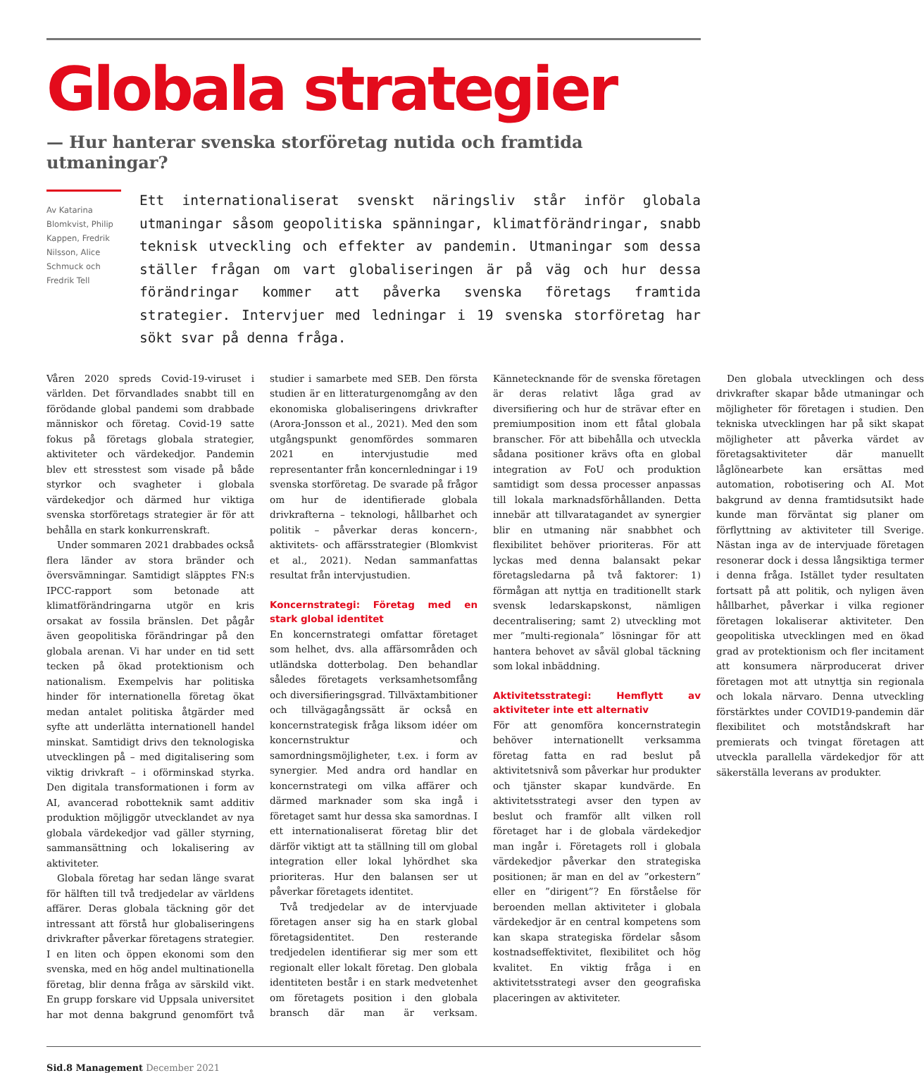Globala strategier
— Hur hanterar svenska storföretag nutida och framtida utmaningar?
Av Katarina Blomkvist, Philip Kappen, Fredrik Nilsson, Alice Schmuck och Fredrik Tell
Ett internationaliserat svenskt näringsliv står inför globala utmaningar såsom geopolitiska spänningar, klimatförändringar, snabb teknisk utveckling och effekter av pandemin. Utmaningar som dessa ställer frågan om vart globaliseringen är på väg och hur dessa förändringar kommer att påverka svenska företags framtida strategier. Intervjuer med ledningar i 19 svenska storföretag har sökt svar på denna fråga.
Våren 2020 spreds Covid-19-viruset i världen. Det förvandlades snabbt till en förödande global pandemi som drabbade människor och företag. Covid-19 satte fokus på företags globala strategier, aktiviteter och värdekedjor. Pandemin blev ett stresstest som visade på både styrkor och svagheter i globala värdekedjor och därmed hur viktiga svenska storföretags strategier är för att behålla en stark konkurrenskraft.
Under sommaren 2021 drabbades också flera länder av stora bränder och översvämningar. Samtidigt släpptes FN:s IPCC-rapport som betonade att klimatförändringarna utgör en kris orsakat av fossila bränslen. Det pågår även geopolitiska förändringar på den globala arenan. Vi har under en tid sett tecken på ökad protektionism och nationalism. Exempelvis har politiska hinder för internationella företag ökat medan antalet politiska åtgärder med syfte att underlätta internationell handel minskat. Samtidigt drivs den teknologiska utvecklingen på – med digitalisering som viktig drivkraft – i oförminskad styrka. Den digitala transformationen i form av AI, avancerad robotteknik samt additiv produktion möjliggör utvecklandet av nya globala värdekedjor vad gäller styrning, sammansättning och lokalisering av aktiviteter.
Globala företag har sedan länge svarat för hälften till två tredjedelar av världens affärer. Deras globala täckning gör det intressant att förstå hur globaliseringens drivkrafter påverkar företagens strategier. I en liten och öppen ekonomi som den svenska, med en hög andel multinationella företag, blir denna fråga av särskild vikt. En grupp forskare vid Uppsala universitet har mot denna bakgrund genomfört två studier i samarbete med SEB. Den första studien är en litteraturgenomgång av den ekonomiska globaliseringens drivkrafter (Arora-Jonsson et al., 2021). Med den som utgångspunkt genomfördes sommaren 2021 en intervjustudie med representanter från koncernledningar i 19 svenska storföretag. De svarade på frågor om hur de identifierade globala drivkrafterna – teknologi, hållbarhet och politik – påverkar deras koncern-, aktivitets- och affärsstrategier (Blomkvist et al., 2021). Nedan sammanfattas resultat från intervjustudien.
Koncernstrategi: Företag med en stark global identitet
En koncernstrategi omfattar företaget som helhet, dvs. alla affärsområden och utländska dotterbolag. Den behandlar således företagets verksamhetsomfång och diversifieringsgrad. Tillväxtambitioner och tillvägagångssätt är också en koncernstrategisk fråga liksom idéer om koncernstruktur och samordningsmöjligheter, t.ex. i form av synergier. Med andra ord handlar en koncernstrategi om vilka affärer och därmed marknader som ska ingå i företaget samt hur dessa ska samordnas. I ett internationaliserat företag blir det därför viktigt att ta ställning till om global integration eller lokal lyhördhet ska prioriteras. Hur den balansen ser ut påverkar företagets identitet.
Två tredjedelar av de intervjuade företagen anser sig ha en stark global företagsidentitet. Den resterande tredjedelen identifierar sig mer som ett regionalt eller lokalt företag. Den globala identiteten består i en stark medvetenhet om företagets position i den globala bransch där man är verksam. Kännetecknande för de svenska företagen är deras relativt låga grad av diversifiering och hur de strävar efter en premiumposition inom ett fåtal globala branscher. För att bibehålla och utveckla sådana positioner krävs ofta en global integration av FoU och produktion samtidigt som dessa processer anpassas till lokala marknadsförhållanden. Detta innebär att tillvaratagandet av synergier blir en utmaning när snabbhet och flexibilitet behöver prioriteras. För att lyckas med denna balansakt pekar företagsledarna på två faktorer: 1) förmågan att nyttja en traditionellt stark svensk ledarskapskonst, nämligen decentralisering; samt 2) utveckling mot mer ”multi-regionala” lösningar för att hantera behovet av såväl global täckning som lokal inbäddning.
Aktivitetsstrategi: Hemflytt av aktiviteter inte ett alternativ
För att genomföra koncernstrategin behöver internationellt verksamma företag fatta en rad beslut på aktivitetsnivå som påverkar hur produkter och tjänster skapar kundvärde. En aktivitetsstrategi avser den typen av beslut och framför allt vilken roll företaget har i de globala värdekedjor man ingår i. Företagets roll i globala värdekedjor påverkar den strategiska positionen; är man en del av ”orkestern” eller en ”dirigent”? En förståelse för beroenden mellan aktiviteter i globala värdekedjor är en central kompetens som kan skapa strategiska fördelar såsom kostnadseffektivitet, flexibilitet och hög kvalitet. En viktig fråga i en aktivitetsstrategi avser den geografiska placeringen av aktiviteter.
Den globala utvecklingen och dess drivkrafter skapar både utmaningar och möjligheter för företagen i studien. Den tekniska utvecklingen har på sikt skapat möjligheter att påverka värdet av företagsaktiviteter där manuellt låglönearbete kan ersättas med automation, robotisering och AI. Mot bakgrund av denna framtidsutsikt hade kunde man förväntat sig planer om förflyttning av aktiviteter till Sverige. Nästan inga av de intervjuade företagen resonerar dock i dessa långsiktiga termer i denna fråga. Istället tyder resultaten fortsatt på att politik, och nyligen även hållbarhet, påverkar i vilka regioner företagen lokaliserar aktiviteter. Den geopolitiska utvecklingen med en ökad grad av protektionism och fler incitament att konsumera närproducerat driver företagen mot att utnyttja sin regionala och lokala närvaro. Denna utveckling förstärktes under COVID19-pandemin där flexibilitet och motståndskraft har premierats och tvingat företagen att utveckla parallella värdekedjor för att säkerställa leverans av produkter.
Sid.8 Management December 2021